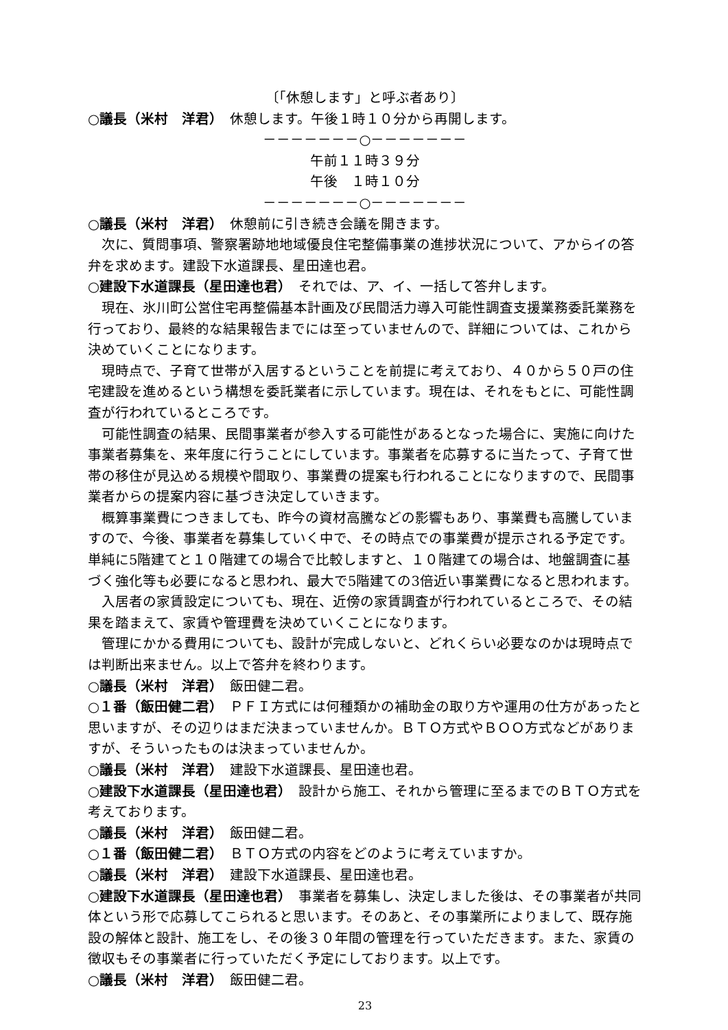〔「休憩します」と呼ぶ者あり〕
○議長（米村　洋君）　休憩します。午後１時１０分から再開します。
－－－－－－－○－－－－－－－
午前１１時３９分
午後　１時１０分
－－－－－－－○－－－－－－－
○議長（米村　洋君）　休憩前に引き続き会議を開きます。
次に、質問事項、警察署跡地地域優良住宅整備事業の進捗状況について、アからイの答弁を求めます。建設下水道課長、星田達也君。
○建設下水道課長（星田達也君）　それでは、ア、イ、一括して答弁します。
現在、氷川町公営住宅再整備基本計画及び民間活力導入可能性調査支援業務委託業務を行っており、最終的な結果報告までには至っていませんので、詳細については、これから決めていくことになります。
現時点で、子育て世帯が入居するということを前提に考えており、４０から５０戸の住宅建設を進めるという構想を委託業者に示しています。現在は、それをもとに、可能性調査が行われているところです。
可能性調査の結果、民間事業者が参入する可能性があるとなった場合に、実施に向けた事業者募集を、来年度に行うことにしています。事業者を応募するに当たって、子育て世帯の移住が見込める規模や間取り、事業費の提案も行われることになりますので、民間事業者からの提案内容に基づき決定していきます。
概算事業費につきましても、昨今の資材高騰などの影響もあり、事業費も高騰していますので、今後、事業者を募集していく中で、その時点での事業費が提示される予定です。単純に5階建てと１０階建ての場合で比較しますと、１０階建ての場合は、地盤調査に基づく強化等も必要になると思われ、最大で5階建ての3倍近い事業費になると思われます。
入居者の家賃設定についても、現在、近傍の家賃調査が行われているところで、その結果を踏まえて、家賃や管理費を決めていくことになります。
管理にかかる費用についても、設計が完成しないと、どれくらい必要なのかは現時点では判断出来ません。以上で答弁を終わります。
○議長（米村　洋君）　飯田健二君。
○１番（飯田健二君）　ＰＦＩ方式には何種類かの補助金の取り方や運用の仕方があったと思いますが、その辺りはまだ決まっていませんか。ＢＴＯ方式やＢＯＯ方式などがありますが、そういったものは決まっていませんか。
○議長（米村　洋君）　建設下水道課長、星田達也君。
○建設下水道課長（星田達也君）　設計から施工、それから管理に至るまでのＢＴＯ方式を考えております。
○議長（米村　洋君）　飯田健二君。
○１番（飯田健二君）　ＢＴＯ方式の内容をどのように考えていますか。
○議長（米村　洋君）　建設下水道課長、星田達也君。
○建設下水道課長（星田達也君）　事業者を募集し、決定しました後は、その事業者が共同体という形で応募してこられると思います。そのあと、その事業所によりまして、既存施設の解体と設計、施工をし、その後３０年間の管理を行っていただきます。また、家賃の徴収もその事業者に行っていただく予定にしております。以上です。
○議長（米村　洋君）　飯田健二君。
23